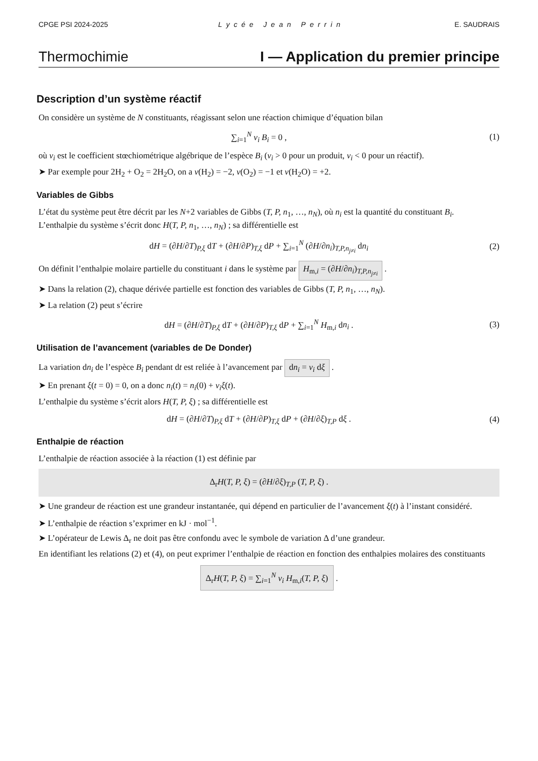CPGE PSI 2024-2025 Lycée Jean Perrin E. SAUDRAIS
Thermochimie I — Application du premier principe
Description d’un système réactif
On considère un système de N constituants, réagissant selon une réaction chimique d’équation bilan
∑<sub>i=1</sub><sup>N</sup> ν<sub>i</sub> B<sub>i</sub> = 0 , (1)
où ν<sub>i</sub> est le coefficient stœchiométrique algébrique de l’espèce B<sub>i</sub> (ν<sub>i</sub> > 0 pour un produit, ν<sub>i</sub> < 0 pour un réactif).
➤ Par exemple pour 2H<sub>2</sub> + O<sub>2</sub> = 2H<sub>2</sub>O, on a ν(H<sub>2</sub>) = −2, ν(O<sub>2</sub>) = −1 et ν(H<sub>2</sub>O) = +2.
Variables de Gibbs
L’état du système peut être décrit par les N+2 variables de Gibbs (T, P, n<sub>1</sub>, …, n<sub>N</sub>), où n<sub>i</sub> est la quantité du constituant B<sub>i</sub>.
L’enthalpie du système s’écrit donc H(T, P, n<sub>1</sub>, …, n<sub>N</sub>) ; sa différentielle est
dH = (∂H/∂T)<sub>P,ξ</sub> dT + (∂H/∂P)<sub>T,ξ</sub> dP + ∑<sub>i=1</sub><sup>N</sup> (∂H/∂n<sub>i</sub>)<sub>T,P,n<sub>j≠i</sub></sub> dn<sub>i</sub>
(2)
On définit l’enthalpie molaire partielle du constituant i dans le système par H<sub>m,i</sub> = (∂H/∂n<sub>i</sub>)<sub>T,P,n<sub>j≠i</sub></sub> .
➤ Dans la relation (2), chaque dérivée partielle est fonction des variables de Gibbs (T, P, n<sub>1</sub>, …, n<sub>N</sub>).
➤ La relation (2) peut s’écrire
dH = (∂H/∂T)<sub>P,ξ</sub> dT + (∂H/∂P)<sub>T,ξ</sub> dP + ∑<sub>i=1</sub><sup>N</sup> H<sub>m,i</sub> dn<sub>i</sub> .
(3)
Utilisation de l’avancement (variables de De Donder)
La variation dn<sub>i</sub> de l’espèce B<sub>i</sub> pendant dt est reliée à l’avancement par dn<sub>i</sub> = ν<sub>i</sub> dξ .
➤ En prenant ξ(t = 0) = 0, on a donc n<sub>i</sub>(t) = n<sub>i</sub>(0) + ν<sub>i</sub>ξ(t).
L’enthalpie du système s’écrit alors H(T, P, ξ) ; sa différentielle est
dH = (∂H/∂T)<sub>P,ξ</sub> dT + (∂H/∂P)<sub>T,ξ</sub> dP + (∂H/∂ξ)<sub>T,P</sub> dξ .
(4)
Enthalpie de réaction
L’enthalpie de réaction associée à la réaction (1) est définie par
Δ<sub>r</sub>H(T, P, ξ) = (∂H/∂ξ)<sub>T,P</sub> (T, P, ξ) .
➤ Une grandeur de réaction est une grandeur instantanée, qui dépend en particulier de l’avancement ξ(t) à l’instant considéré.
➤ L’enthalpie de réaction s’exprimer en kJ · mol<sup>−1</sup>.
➤ L’opérateur de Lewis Δ<sub>r</sub> ne doit pas être confondu avec le symbole de variation Δ d’une grandeur.
En identifiant les relations (2) et (4), on peut exprimer l’enthalpie de réaction en fonction des enthalpies molaires des constituants
Δ<sub>r</sub>H(T, P, ξ) = ∑<sub>i=1</sub><sup>N</sup> ν<sub>i</sub> H<sub>m,i</sub>(T, P, ξ) .